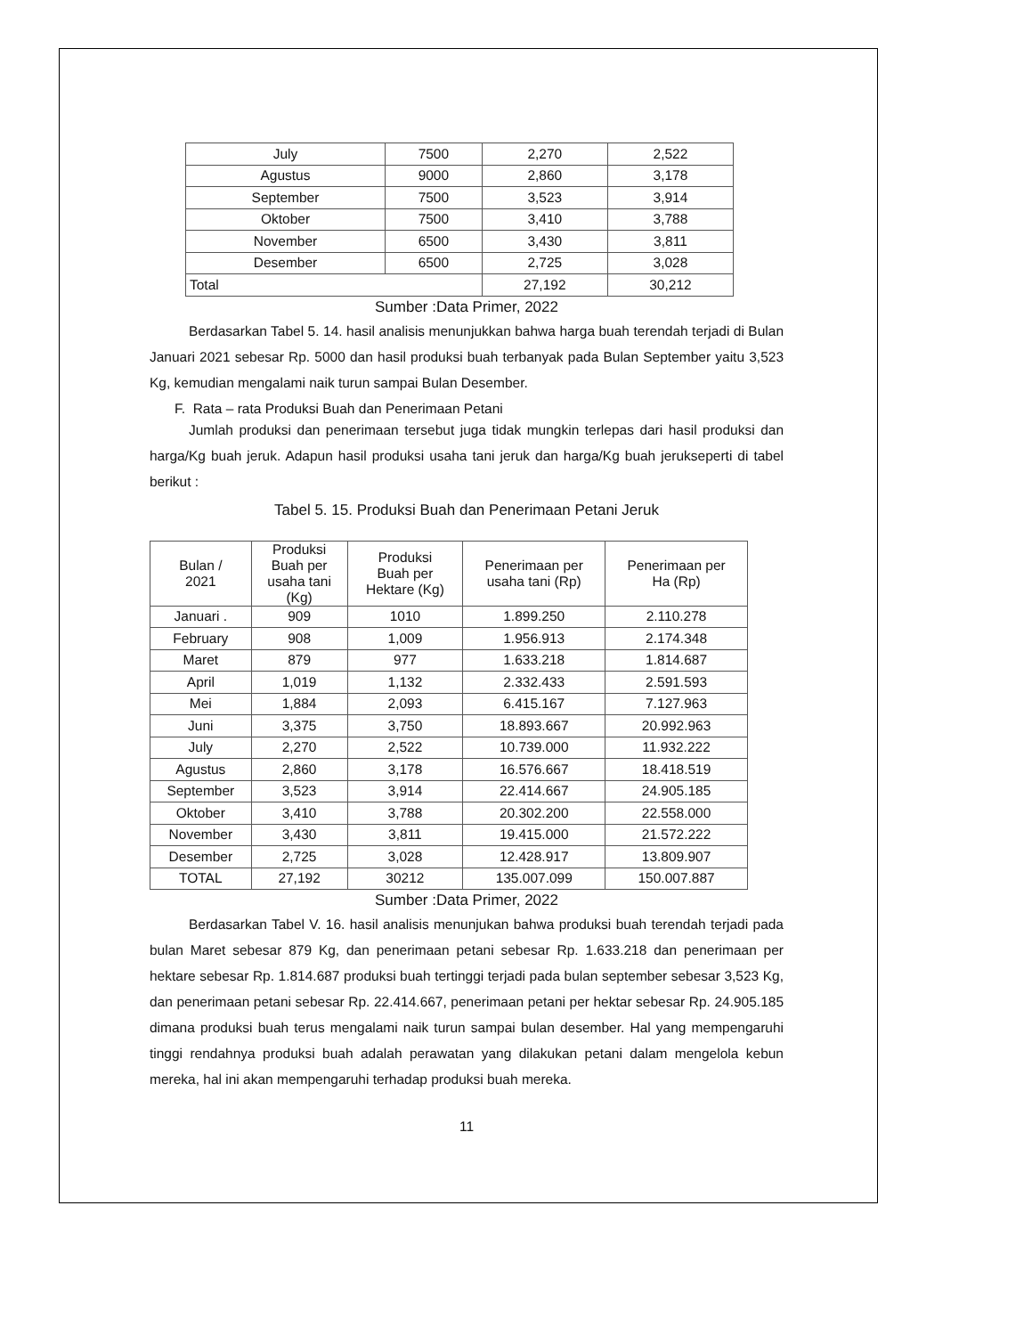| July | 7500 | 2,270 | 2,522 |
| Agustus | 9000 | 2,860 | 3,178 |
| September | 7500 | 3,523 | 3,914 |
| Oktober | 7500 | 3,410 | 3,788 |
| November | 6500 | 3,430 | 3,811 |
| Desember | 6500 | 2,725 | 3,028 |
| Total | | 27,192 | 30,212 |
Sumber :Data Primer, 2022
Berdasarkan Tabel 5. 14. hasil analisis menunjukkan bahwa harga buah terendah terjadi di Bulan Januari 2021 sebesar Rp. 5000 dan hasil produksi buah terbanyak pada Bulan September yaitu 3,523 Kg, kemudian mengalami naik turun sampai Bulan Desember.
F. Rata – rata Produksi Buah dan Penerimaan Petani
Jumlah produksi dan penerimaan tersebut juga tidak mungkin terlepas dari hasil produksi dan harga/Kg buah jeruk. Adapun hasil produksi usaha tani jeruk dan harga/Kg buah jerukseperti di tabel berikut :
Tabel 5. 15. Produksi Buah dan Penerimaan Petani Jeruk
| Bulan / 2021 | Produksi Buah per usaha tani (Kg) | Produksi Buah per Hektare (Kg) | Penerimaan per usaha tani (Rp) | Penerimaan per Ha (Rp) |
| --- | --- | --- | --- | --- |
| Januari . | 909 | 1010 | 1.899.250 | 2.110.278 |
| February | 908 | 1,009 | 1.956.913 | 2.174.348 |
| Maret | 879 | 977 | 1.633.218 | 1.814.687 |
| April | 1,019 | 1,132 | 2.332.433 | 2.591.593 |
| Mei | 1,884 | 2,093 | 6.415.167 | 7.127.963 |
| Juni | 3,375 | 3,750 | 18.893.667 | 20.992.963 |
| July | 2,270 | 2,522 | 10.739.000 | 11.932.222 |
| Agustus | 2,860 | 3,178 | 16.576.667 | 18.418.519 |
| September | 3,523 | 3,914 | 22.414.667 | 24.905.185 |
| Oktober | 3,410 | 3,788 | 20.302.200 | 22.558.000 |
| November | 3,430 | 3,811 | 19.415.000 | 21.572.222 |
| Desember | 2,725 | 3,028 | 12.428.917 | 13.809.907 |
| TOTAL | 27,192 | 30212 | 135.007.099 | 150.007.887 |
Sumber :Data Primer, 2022
Berdasarkan Tabel V. 16. hasil analisis menunjukan bahwa produksi buah terendah terjadi pada bulan Maret sebesar 879 Kg, dan penerimaan petani sebesar Rp. 1.633.218 dan penerimaan per hektare sebesar Rp. 1.814.687 produksi buah tertinggi terjadi pada bulan september sebesar 3,523 Kg, dan penerimaan petani sebesar Rp. 22.414.667, penerimaan petani per hektar sebesar Rp. 24.905.185 dimana produksi buah terus mengalami naik turun sampai bulan desember. Hal yang mempengaruhi tinggi rendahnya produksi buah adalah perawatan yang dilakukan petani dalam mengelola kebun mereka, hal ini akan mempengaruhi terhadap produksi buah mereka.
11